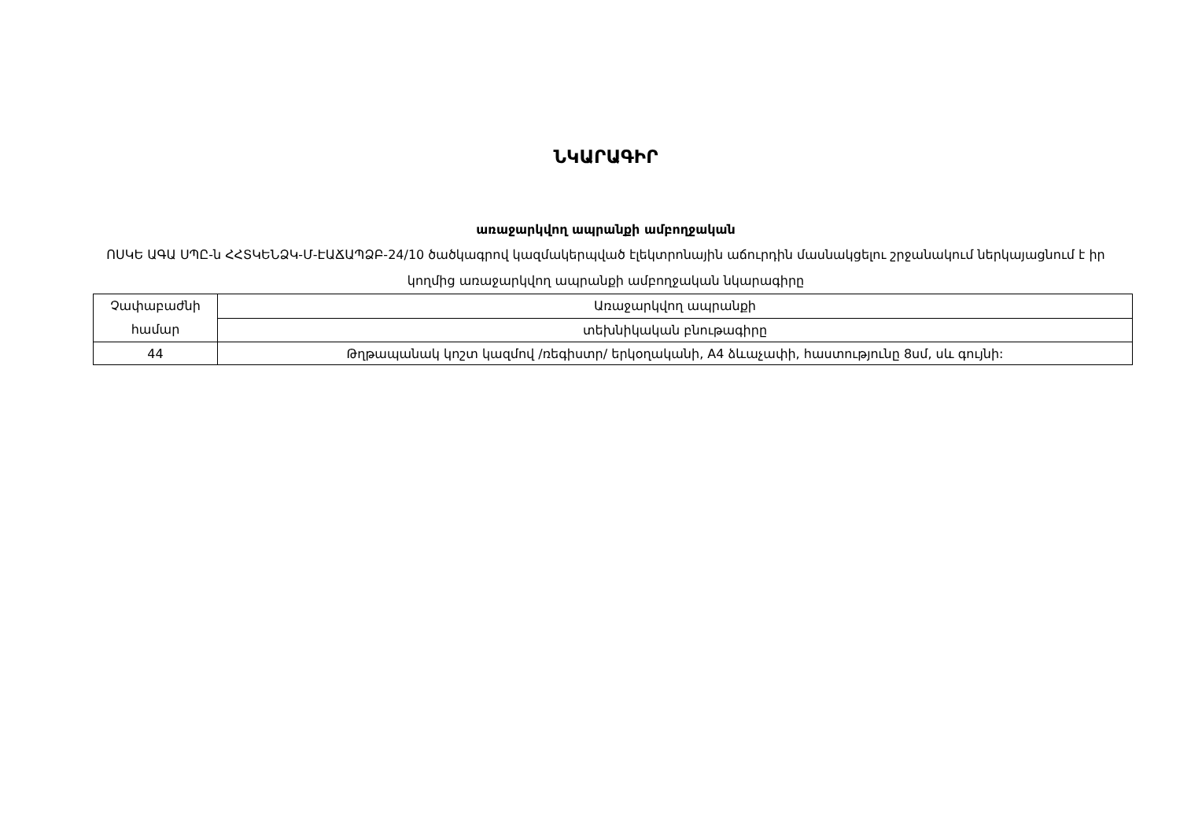ՆԿԱՐԱԳԻՐ
առաջարկվող ապրանքի ամբողջական
ՈՍԿԵ ԱԳԱ ՍՊԸ-ն ՀՀՏԿԵՆՁԿ-Մ-ԷԱՃԱՊՁԲ-24/10 ծածկագրով կազմակերպված էլեկտրոնային աճուրդին մասնակցելու շրջանակում ներկայացնում է իր կողմից առաջարկվող ապրանքի ամբողջական նկարագիրը
| Չափաբաժնի համար | Առաջարկվող ապրանքի |
| | տեխնիկական բնութագիրը |
| 44 | Թղթապանակ կոշտ կազմով /ռեգիստր/ երկօղականի, A4 ձևաչափի, հաստությունը 8սմ, սև գույնի: |